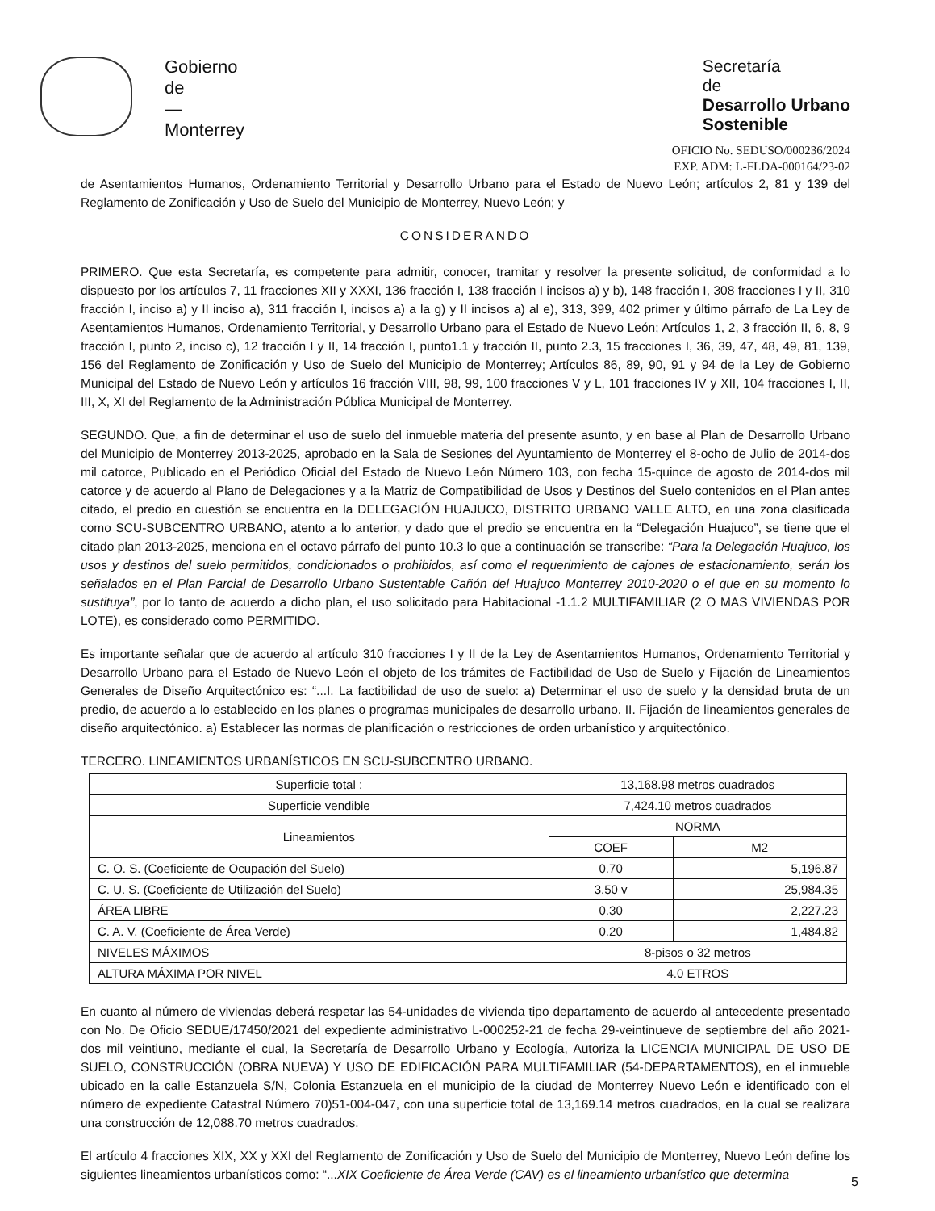Gobierno
de
—
Monterrey
Secretaría
de
Desarrollo Urbano
Sostenible
OFICIO No. SEDUSO/000236/2024
EXP. ADM: L-FLDA-000164/23-02
de Asentamientos Humanos, Ordenamiento Territorial y Desarrollo Urbano para el Estado de Nuevo León; artículos 2, 81 y 139 del Reglamento de Zonificación y Uso de Suelo del Municipio de Monterrey, Nuevo León; y
CONSIDERANDO
PRIMERO. Que esta Secretaría, es competente para admitir, conocer, tramitar y resolver la presente solicitud, de conformidad a lo dispuesto por los artículos 7, 11 fracciones XII y XXXI, 136 fracción I, 138 fracción I incisos a) y b), 148 fracción I, 308 fracciones I y II, 310 fracción I, inciso a) y II inciso a), 311 fracción I, incisos a) a la g) y II incisos a) al e), 313, 399, 402 primer y último párrafo de La Ley de Asentamientos Humanos, Ordenamiento Territorial, y Desarrollo Urbano para el Estado de Nuevo León; Artículos 1, 2, 3 fracción II, 6, 8, 9 fracción I, punto 2, inciso c), 12 fracción I y II, 14 fracción I, punto1.1 y fracción II, punto 2.3, 15 fracciones I, 36, 39, 47, 48, 49, 81, 139, 156 del Reglamento de Zonificación y Uso de Suelo del Municipio de Monterrey; Artículos 86, 89, 90, 91 y 94 de la Ley de Gobierno Municipal del Estado de Nuevo León y artículos 16 fracción VIII, 98, 99, 100 fracciones V y L, 101 fracciones IV y XII, 104 fracciones I, II, III, X, XI del Reglamento de la Administración Pública Municipal de Monterrey.
SEGUNDO. Que, a fin de determinar el uso de suelo del inmueble materia del presente asunto, y en base al Plan de Desarrollo Urbano del Municipio de Monterrey 2013-2025, aprobado en la Sala de Sesiones del Ayuntamiento de Monterrey el 8-ocho de Julio de 2014-dos mil catorce, Publicado en el Periódico Oficial del Estado de Nuevo León Número 103, con fecha 15-quince de agosto de 2014-dos mil catorce y de acuerdo al Plano de Delegaciones y a la Matriz de Compatibilidad de Usos y Destinos del Suelo contenidos en el Plan antes citado, el predio en cuestión se encuentra en la DELEGACIÓN HUAJUCO, DISTRITO URBANO VALLE ALTO, en una zona clasificada como SCU-SUBCENTRO URBANO, atento a lo anterior, y dado que el predio se encuentra en la “Delegación Huajuco”, se tiene que el citado plan 2013-2025, menciona en el octavo párrafo del punto 10.3 lo que a continuación se transcribe: “Para la Delegación Huajuco, los usos y destinos del suelo permitidos, condicionados o prohibidos, así como el requerimiento de cajones de estacionamiento, serán los señalados en el Plan Parcial de Desarrollo Urbano Sustentable Cañón del Huajuco Monterrey 2010-2020 o el que en su momento lo sustituya”, por lo tanto de acuerdo a dicho plan, el uso solicitado para Habitacional -1.1.2 MULTIFAMILIAR (2 O MAS VIVIENDAS POR LOTE), es considerado como PERMITIDO.
Es importante señalar que de acuerdo al artículo 310 fracciones I y II de la Ley de Asentamientos Humanos, Ordenamiento Territorial y Desarrollo Urbano para el Estado de Nuevo León el objeto de los trámites de Factibilidad de Uso de Suelo y Fijación de Lineamientos Generales de Diseño Arquitectónico es: “...I. La factibilidad de uso de suelo: a) Determinar el uso de suelo y la densidad bruta de un predio, de acuerdo a lo establecido en los planes o programas municipales de desarrollo urbano. II. Fijación de lineamientos generales de diseño arquitectónico. a) Establecer las normas de planificación o restricciones de orden urbanístico y arquitectónico.
TERCERO. LINEAMIENTOS URBANÍSTICOS EN SCU-SUBCENTRO URBANO.
| Superficie total : | 13,168.98 metros cuadrados | |
| Superficie vendible | 7,424.10 metros cuadrados | |
| Lineamientos | NORMA | |
| | COEF | M2 |
| C. O. S. (Coeficiente de Ocupación del Suelo) | 0.70 | 5,196.87 |
| C. U. S. (Coeficiente de Utilización del Suelo) | 3.50 v | 25,984.35 |
| ÁREA LIBRE | 0.30 | 2,227.23 |
| C. A. V. (Coeficiente de Área Verde) | 0.20 | 1,484.82 |
| NIVELES MÁXIMOS | 8-pisos o 32 metros | |
| ALTURA MÁXIMA POR NIVEL | 4.0 ETROS | |
En cuanto al número de viviendas deberá respetar las 54-unidades de vivienda tipo departamento de acuerdo al antecedente presentado con No. De Oficio SEDUE/17450/2021 del expediente administrativo L-000252-21 de fecha 29-veintinueve de septiembre del año 2021-dos mil veintiuno, mediante el cual, la Secretaría de Desarrollo Urbano y Ecología, Autoriza la LICENCIA MUNICIPAL DE USO DE SUELO, CONSTRUCCIÓN (OBRA NUEVA) Y USO DE EDIFICACIÓN PARA MULTIFAMILIAR (54-DEPARTAMENTOS), en el inmueble ubicado en la calle Estanzuela S/N, Colonia Estanzuela en el municipio de la ciudad de Monterrey Nuevo León e identificado con el número de expediente Catastral Número 70)51-004-047, con una superficie total de 13,169.14 metros cuadrados, en la cual se realizara una construcción de 12,088.70 metros cuadrados.
El artículo 4 fracciones XIX, XX y XXI del Reglamento de Zonificación y Uso de Suelo del Municipio de Monterrey, Nuevo León define los siguientes lineamientos urbanísticos como: “...XIX Coeficiente de Área Verde (CAV) es el lineamiento urbanístico que determina
5